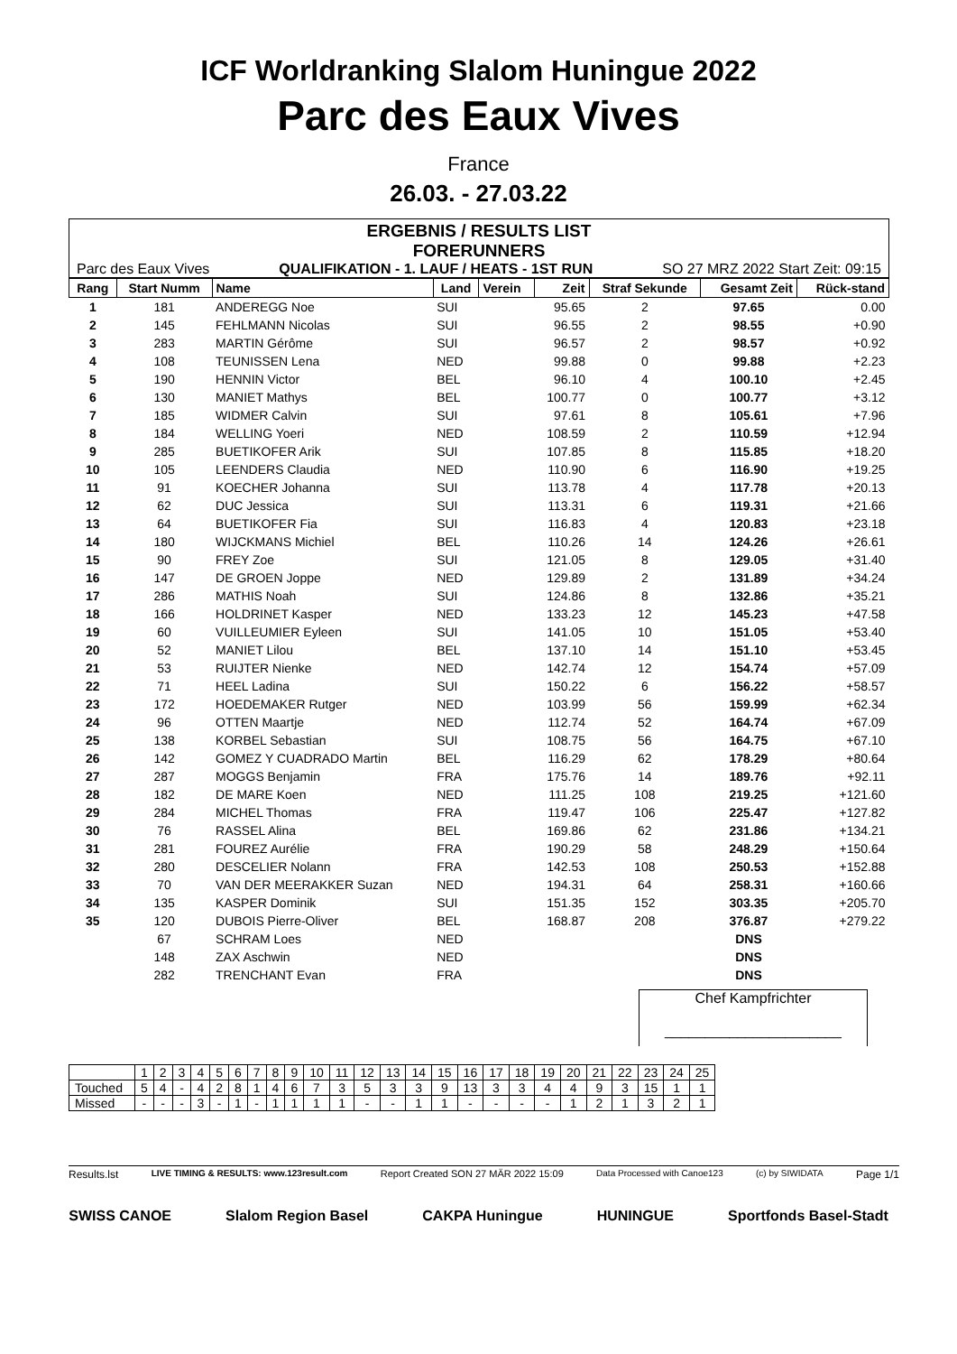ICF Worldranking Slalom Huningue 2022
Parc des Eaux Vives
France
26.03. - 27.03.22
ERGEBNIS / RESULTS LIST
FORERUNNERS
Parc des Eaux Vives QUALIFIKATION - 1. LAUF / HEATS - 1ST RUN SO 27 MRZ 2022 Start Zeit: 09:15
| Rang | Start Numm | Name | Land | Verein | Zeit | Straf Sekunde | Gesamt Zeit | Rück-stand |
| --- | --- | --- | --- | --- | --- | --- | --- | --- |
| 1 | 181 | ANDEREGG Noe | SUI | | 95.65 | 2 | 97.65 | 0.00 |
| 2 | 145 | FEHLMANN Nicolas | SUI | | 96.55 | 2 | 98.55 | +0.90 |
| 3 | 283 | MARTIN Gérôme | SUI | | 96.57 | 2 | 98.57 | +0.92 |
| 4 | 108 | TEUNISSEN Lena | NED | | 99.88 | 0 | 99.88 | +2.23 |
| 5 | 190 | HENNIN Victor | BEL | | 96.10 | 4 | 100.10 | +2.45 |
| 6 | 130 | MANIET Mathys | BEL | | 100.77 | 0 | 100.77 | +3.12 |
| 7 | 185 | WIDMER Calvin | SUI | | 97.61 | 8 | 105.61 | +7.96 |
| 8 | 184 | WELLING Yoeri | NED | | 108.59 | 2 | 110.59 | +12.94 |
| 9 | 285 | BUETIKOFER Arik | SUI | | 107.85 | 8 | 115.85 | +18.20 |
| 10 | 105 | LEENDERS Claudia | NED | | 110.90 | 6 | 116.90 | +19.25 |
| 11 | 91 | KOECHER Johanna | SUI | | 113.78 | 4 | 117.78 | +20.13 |
| 12 | 62 | DUC Jessica | SUI | | 113.31 | 6 | 119.31 | +21.66 |
| 13 | 64 | BUETIKOFER Fia | SUI | | 116.83 | 4 | 120.83 | +23.18 |
| 14 | 180 | WIJCKMANS Michiel | BEL | | 110.26 | 14 | 124.26 | +26.61 |
| 15 | 90 | FREY Zoe | SUI | | 121.05 | 8 | 129.05 | +31.40 |
| 16 | 147 | DE GROEN Joppe | NED | | 129.89 | 2 | 131.89 | +34.24 |
| 17 | 286 | MATHIS Noah | SUI | | 124.86 | 8 | 132.86 | +35.21 |
| 18 | 166 | HOLDRINET Kasper | NED | | 133.23 | 12 | 145.23 | +47.58 |
| 19 | 60 | VUILLEUMIER Eyleen | SUI | | 141.05 | 10 | 151.05 | +53.40 |
| 20 | 52 | MANIET Lilou | BEL | | 137.10 | 14 | 151.10 | +53.45 |
| 21 | 53 | RUIJTER Nienke | NED | | 142.74 | 12 | 154.74 | +57.09 |
| 22 | 71 | HEEL Ladina | SUI | | 150.22 | 6 | 156.22 | +58.57 |
| 23 | 172 | HOEDEMAKER Rutger | NED | | 103.99 | 56 | 159.99 | +62.34 |
| 24 | 96 | OTTEN Maartje | NED | | 112.74 | 52 | 164.74 | +67.09 |
| 25 | 138 | KORBEL Sebastian | SUI | | 108.75 | 56 | 164.75 | +67.10 |
| 26 | 142 | GOMEZ Y CUADRADO Martin | BEL | | 116.29 | 62 | 178.29 | +80.64 |
| 27 | 287 | MOGGS Benjamin | FRA | | 175.76 | 14 | 189.76 | +92.11 |
| 28 | 182 | DE MARE Koen | NED | | 111.25 | 108 | 219.25 | +121.60 |
| 29 | 284 | MICHEL Thomas | FRA | | 119.47 | 106 | 225.47 | +127.82 |
| 30 | 76 | RASSEL Alina | BEL | | 169.86 | 62 | 231.86 | +134.21 |
| 31 | 281 | FOUREZ Aurélie | FRA | | 190.29 | 58 | 248.29 | +150.64 |
| 32 | 280 | DESCELIER Nolann | FRA | | 142.53 | 108 | 250.53 | +152.88 |
| 33 | 70 | VAN DER MEERAKKER Suzan | NED | | 194.31 | 64 | 258.31 | +160.66 |
| 34 | 135 | KASPER Dominik | SUI | | 151.35 | 152 | 303.35 | +205.70 |
| 35 | 120 | DUBOIS Pierre-Oliver | BEL | | 168.87 | 208 | 376.87 | +279.22 |
| | 67 | SCHRAM Loes | NED | | | | DNS | |
| | 148 | ZAX Aschwin | NED | | | | DNS | |
| | 282 | TRENCHANT Evan | FRA | | | | DNS | |
Chef Kampfrichter
______________________
| | 1 | 2 | 3 | 4 | 5 | 6 | 7 | 8 | 9 | 10 | 11 | 12 | 13 | 14 | 15 | 16 | 17 | 18 | 19 | 20 | 21 | 22 | 23 | 24 | 25 |
| Touched | 5 | 4 | - | 4 | 2 | 8 | 1 | 4 | 6 | 7 | 3 | 5 | 3 | 3 | 9 | 13 | 3 | 3 | 4 | 4 | 9 | 3 | 15 | 1 | 1 |
| Missed | - | - | - | 3 | - | 1 | - | 1 | 1 | 1 | 1 | - | - | 1 | 1 | - | - | - | - | 1 | 2 | 1 | 3 | 2 | 1 |
Results.lst LIVE TIMING & RESULTS: www.123result.com Report Created SON 27 MÄR 2022 15:09 Data Processed with Canoe123 (c) by SIWIDATA Page 1/1
SWISS CANOE Slalom Region Basel CAKPA Huningue HUNINGUE Sportfonds Basel-Stadt